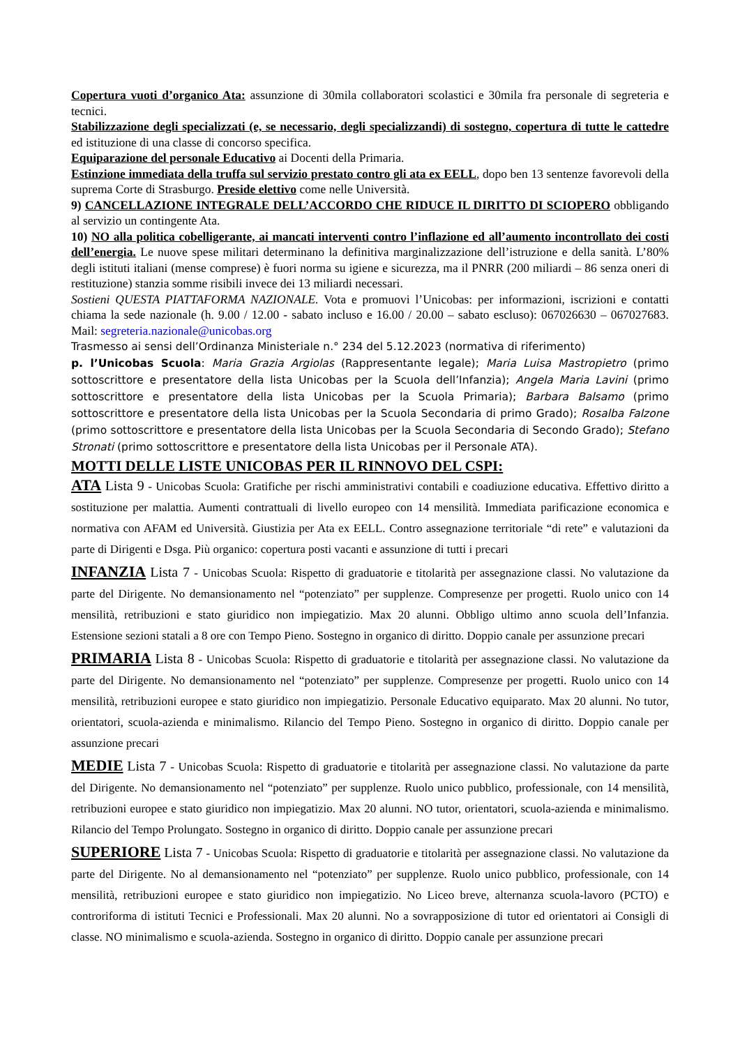Copertura vuoti d’organico Ata: assunzione di 30mila collaboratori scolastici e 30mila fra personale di segreteria e tecnici.
Stabilizzazione degli specializzati (e, se necessario, degli specializzandi) di sostegno, copertura di tutte le cattedre ed istituzione di una classe di concorso specifica.
Equiparazione del personale Educativo ai Docenti della Primaria.
Estinzione immediata della truffa sul servizio prestato contro gli ata ex EELL, dopo ben 13 sentenze favorevoli della suprema Corte di Strasburgo. Preside elettivo come nelle Università.
9) CANCELLAZIONE INTEGRALE DELL’ACCORDO CHE RIDUCE IL DIRITTO DI SCIOPERO obbligando al servizio un contingente Ata.
10) NO alla politica cobelligerante, ai mancati interventi contro l’inflazione ed all’aumento incontrollato dei costi dell’energia. Le nuove spese militari determinano la definitiva marginalizzazione dell’istruzione e della sanità. L’80% degli istituti italiani (mense comprese) è fuori norma su igiene e sicurezza, ma il PNRR (200 miliardi – 86 senza oneri di restituzione) stanzia somme risibili invece dei 13 miliardi necessari.
Sostieni QUESTA PIATTAFORMA NAZIONALE. Vota e promuovi l’Unicobas: per informazioni, iscrizioni e contatti chiama la sede nazionale (h. 9.00 / 12.00 - sabato incluso e 16.00 / 20.00 – sabato escluso): 067026630 – 067027683. Mail: segreteria.nazionale@unicobas.org
Trasmesso ai sensi dell’Ordinanza Ministeriale n.° 234 del 5.12.2023 (normativa di riferimento)
p. l’Unicobas Scuola: Maria Grazia Argiolas (Rappresentante legale); Maria Luisa Mastropietro (primo sottoscrittore e presentatore della lista Unicobas per la Scuola dell’Infanzia); Angela Maria Lavini (primo sottoscrittore e presentatore della lista Unicobas per la Scuola Primaria); Barbara Balsamo (primo sottoscrittore e presentatore della lista Unicobas per la Scuola Secondaria di primo Grado); Rosalba Falzone (primo sottoscrittore e presentatore della lista Unicobas per la Scuola Secondaria di Secondo Grado); Stefano Stronati (primo sottoscrittore e presentatore della lista Unicobas per il Personale ATA).
MOTTI DELLE LISTE UNICOBAS PER IL RINNOVO DEL CSPI:
ATA Lista 9 - Unicobas Scuola: Gratifiche per rischi amministrativi contabili e coadiuzione educativa. Effettivo diritto a sostituzione per malattia. Aumenti contrattuali di livello europeo con 14 mensilità. Immediata parificazione economica e normativa con AFAM ed Università. Giustizia per Ata ex EELL. Contro assegnazione territoriale “di rete” e valutazioni da parte di Dirigenti e Dsga. Più organico: copertura posti vacanti e assunzione di tutti i precari
INFANZIA Lista 7 - Unicobas Scuola: Rispetto di graduatorie e titolarità per assegnazione classi. No valutazione da parte del Dirigente. No demansionamento nel “potenziato” per supplenze. Compresenze per progetti. Ruolo unico con 14 mensilità, retribuzioni e stato giuridico non impiegatizio. Max 20 alunni. Obbligo ultimo anno scuola dell’Infanzia. Estensione sezioni statali a 8 ore con Tempo Pieno. Sostegno in organico di diritto. Doppio canale per assunzione precari
PRIMARIA Lista 8 - Unicobas Scuola: Rispetto di graduatorie e titolarità per assegnazione classi. No valutazione da parte del Dirigente. No demansionamento nel “potenziato” per supplenze. Compresenze per progetti. Ruolo unico con 14 mensilità, retribuzioni europee e stato giuridico non impiegatizio. Personale Educativo equiparato. Max 20 alunni. No tutor, orientatori, scuola-azienda e minimalismo. Rilancio del Tempo Pieno. Sostegno in organico di diritto. Doppio canale per assunzione precari
MEDIE Lista 7 - Unicobas Scuola: Rispetto di graduatorie e titolarità per assegnazione classi. No valutazione da parte del Dirigente. No demansionamento nel “potenziato” per supplenze. Ruolo unico pubblico, professionale, con 14 mensilità, retribuzioni europee e stato giuridico non impiegatizio. Max 20 alunni. NO tutor, orientatori, scuola-azienda e minimalismo. Rilancio del Tempo Prolungato. Sostegno in organico di diritto. Doppio canale per assunzione precari
SUPERIORE Lista 7 - Unicobas Scuola: Rispetto di graduatorie e titolarità per assegnazione classi. No valutazione da parte del Dirigente. No al demansionamento nel “potenziato” per supplenze. Ruolo unico pubblico, professionale, con 14 mensilità, retribuzioni europee e stato giuridico non impiegatizio. No Liceo breve, alternanza scuola-lavoro (PCTO) e controriforma di istituti Tecnici e Professionali. Max 20 alunni. No a sovrapposizione di tutor ed orientatori ai Consigli di classe. NO minimalismo e scuola-azienda. Sostegno in organico di diritto. Doppio canale per assunzione precari